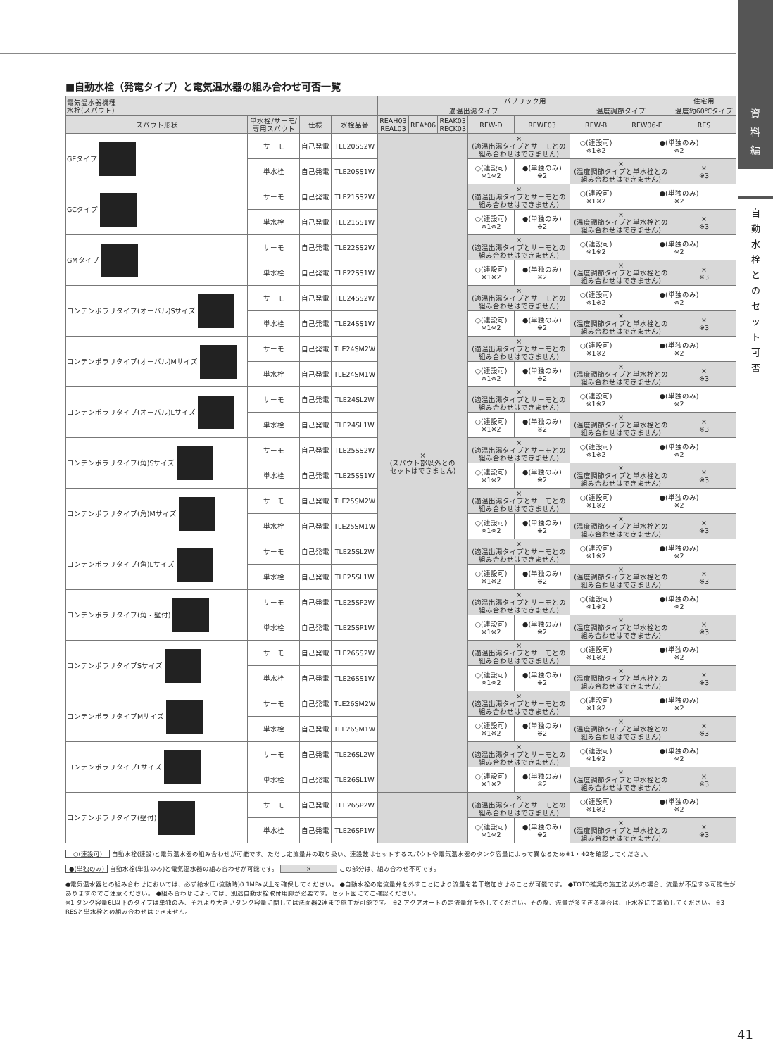資
料
編
自
動
水
栓
と
の
セ
ッ
ト
可
否
■自動水栓（発電タイプ）と電気温水器の組み合わせ可否一覧
| 電気温水器機種 水栓(スパウト) | | | | パブリック用 | | | | | | | 住宅用 |
| --- | --- | --- | --- | --- | --- | --- | --- | --- | --- | --- | --- |
| | | | | 適温出湯タイプ | | | | | 温度調節タイプ | | 温度約60℃タイプ |
| スパウト形状 | 単水栓/サーモ/ 専用スパウト | 仕様 | 水栓品番 | REAH03 REAL03 | REA*06 | REAK03 RECK03 | REW-D | REWF03 | REW-B | REW06-E | RES |
| GEタイプ | サーモ | 自己発電 | TLE20SS2W | × (スパウト部以外との セットはできません) | | | × (適温出湯タイプとサーモとの 組み合わせはできません) | | ○(連設可) ※1※2 | ●(単独のみ) ※2 | |
| | 単水栓 | 自己発電 | TLE20SS1W | | | | ○(連設可) ※1※2 | ●(単独のみ) ※2 | × (温度調節タイプと単水栓との 組み合わせはできません) | | × ※3 |
| GCタイプ | サーモ | 自己発電 | TLE21SS2W | | | | × (適温出湯タイプとサーモとの 組み合わせはできません) | | ○(連設可) ※1※2 | ●(単独のみ) ※2 | |
| | 単水栓 | 自己発電 | TLE21SS1W | | | | ○(連設可) ※1※2 | ●(単独のみ) ※2 | × (温度調節タイプと単水栓との 組み合わせはできません) | | × ※3 |
| GMタイプ | サーモ | 自己発電 | TLE22SS2W | | | | × (適温出湯タイプとサーモとの 組み合わせはできません) | | ○(連設可) ※1※2 | ●(単独のみ) ※2 | |
| | 単水栓 | 自己発電 | TLE22SS1W | | | | ○(連設可) ※1※2 | ●(単独のみ) ※2 | × (温度調節タイプと単水栓との 組み合わせはできません) | | × ※3 |
| コンテンポラリタイプ(オーバル)Sサイズ | サーモ | 自己発電 | TLE24SS2W | | | | × (適温出湯タイプとサーモとの 組み合わせはできません) | | ○(連設可) ※1※2 | ●(単独のみ) ※2 | |
| | 単水栓 | 自己発電 | TLE24SS1W | | | | ○(連設可) ※1※2 | ●(単独のみ) ※2 | × (温度調節タイプと単水栓との 組み合わせはできません) | | × ※3 |
| コンテンポラリタイプ(オーバル)Mサイズ | サーモ | 自己発電 | TLE24SM2W | | | | × (適温出湯タイプとサーモとの 組み合わせはできません) | | ○(連設可) ※1※2 | ●(単独のみ) ※2 | |
| | 単水栓 | 自己発電 | TLE24SM1W | | | | ○(連設可) ※1※2 | ●(単独のみ) ※2 | × (温度調節タイプと単水栓との 組み合わせはできません) | | × ※3 |
| コンテンポラリタイプ(オーバル)Lサイズ | サーモ | 自己発電 | TLE24SL2W | | | | × (適温出湯タイプとサーモとの 組み合わせはできません) | | ○(連設可) ※1※2 | ●(単独のみ) ※2 | |
| | 単水栓 | 自己発電 | TLE24SL1W | | | | ○(連設可) ※1※2 | ●(単独のみ) ※2 | × (温度調節タイプと単水栓との 組み合わせはできません) | | × ※3 |
| コンテンポラリタイプ(角)Sサイズ | サーモ | 自己発電 | TLE25SS2W | | | | × (適温出湯タイプとサーモとの 組み合わせはできません) | | ○(連設可) ※1※2 | ●(単独のみ) ※2 | |
| | 単水栓 | 自己発電 | TLE25SS1W | | | | ○(連設可) ※1※2 | ●(単独のみ) ※2 | × (温度調節タイプと単水栓との 組み合わせはできません) | | × ※3 |
| コンテンポラリタイプ(角)Mサイズ | サーモ | 自己発電 | TLE25SM2W | | | | × (適温出湯タイプとサーモとの 組み合わせはできません) | | ○(連設可) ※1※2 | ●(単独のみ) ※2 | |
| | 単水栓 | 自己発電 | TLE25SM1W | | | | ○(連設可) ※1※2 | ●(単独のみ) ※2 | × (温度調節タイプと単水栓との 組み合わせはできません) | | × ※3 |
| コンテンポラリタイプ(角)Lサイズ | サーモ | 自己発電 | TLE25SL2W | | | | × (適温出湯タイプとサーモとの 組み合わせはできません) | | ○(連設可) ※1※2 | ●(単独のみ) ※2 | |
| | 単水栓 | 自己発電 | TLE25SL1W | | | | ○(連設可) ※1※2 | ●(単独のみ) ※2 | × (温度調節タイプと単水栓との 組み合わせはできません) | | × ※3 |
| コンテンポラリタイプ(角・壁付) | サーモ | 自己発電 | TLE25SP2W | | | | × (適温出湯タイプとサーモとの 組み合わせはできません) | | ○(連設可) ※1※2 | ●(単独のみ) ※2 | |
| | 単水栓 | 自己発電 | TLE25SP1W | | | | ○(連設可) ※1※2 | ●(単独のみ) ※2 | × (温度調節タイプと単水栓との 組み合わせはできません) | | × ※3 |
| コンテンポラリタイプSサイズ | サーモ | 自己発電 | TLE26SS2W | | | | × (適温出湯タイプとサーモとの 組み合わせはできません) | | ○(連設可) ※1※2 | ●(単独のみ) ※2 | |
| | 単水栓 | 自己発電 | TLE26SS1W | | | | ○(連設可) ※1※2 | ●(単独のみ) ※2 | × (温度調節タイプと単水栓との 組み合わせはできません) | | × ※3 |
| コンテンポラリタイプMサイズ | サーモ | 自己発電 | TLE26SM2W | | | | × (適温出湯タイプとサーモとの 組み合わせはできません) | | ○(連設可) ※1※2 | ●(単独のみ) ※2 | |
| | 単水栓 | 自己発電 | TLE26SM1W | | | | ○(連設可) ※1※2 | ●(単独のみ) ※2 | × (温度調節タイプと単水栓との 組み合わせはできません) | | × ※3 |
| コンテンポラリタイプLサイズ | サーモ | 自己発電 | TLE26SL2W | | | | × (適温出湯タイプとサーモとの 組み合わせはできません) | | ○(連設可) ※1※2 | ●(単独のみ) ※2 | |
| | 単水栓 | 自己発電 | TLE26SL1W | | | | ○(連設可) ※1※2 | ●(単独のみ) ※2 | × (温度調節タイプと単水栓との 組み合わせはできません) | | × ※3 |
| コンテンポラリタイプ(壁付) | サーモ | 自己発電 | TLE26SP2W | | | | × (適温出湯タイプとサーモとの 組み合わせはできません) | | ○(連設可) ※1※2 | ●(単独のみ) ※2 | |
| | 単水栓 | 自己発電 | TLE26SP1W | | | | ○(連設可) ※1※2 | ●(単独のみ) ※2 | × (温度調節タイプと単水栓との 組み合わせはできません) | | × ※3 |
○(連設可) 自動水栓(連設)と電気温水器の組み合わせが可能です。ただし定流量弁の取り扱い、連設数はセットするスパウトや電気温水器のタンク容量によって異なるため※1・※2を確認してください。
●(単独のみ) 自動水栓(単独のみ)と電気温水器の組み合わせが可能です。 × この部分は、組み合わせ不可です。
●電気温水器との組み合わせにおいては、必ず給水圧(流動時)0.1MPa以上を確保してください。 ●自動水栓の定流量弁を外すことにより流量を若干増加させることが可能です。 ●TOTO推奨の施工法以外の場合、流量が不足する可能性がありますのでご注意ください。 ●組み合わせによっては、別途自動水栓取付用脚が必要です。セット図にてご確認ください。
※1 タンク容量6L以下のタイプは単独のみ、それより大きいタンク容量に関しては洗面器2連まで施工が可能です。 ※2 アクアオートの定流量弁を外してください。その際、流量が多すぎる場合は、止水栓にて調節してください。 ※3 RESと単水栓との組み合わせはできません。
41